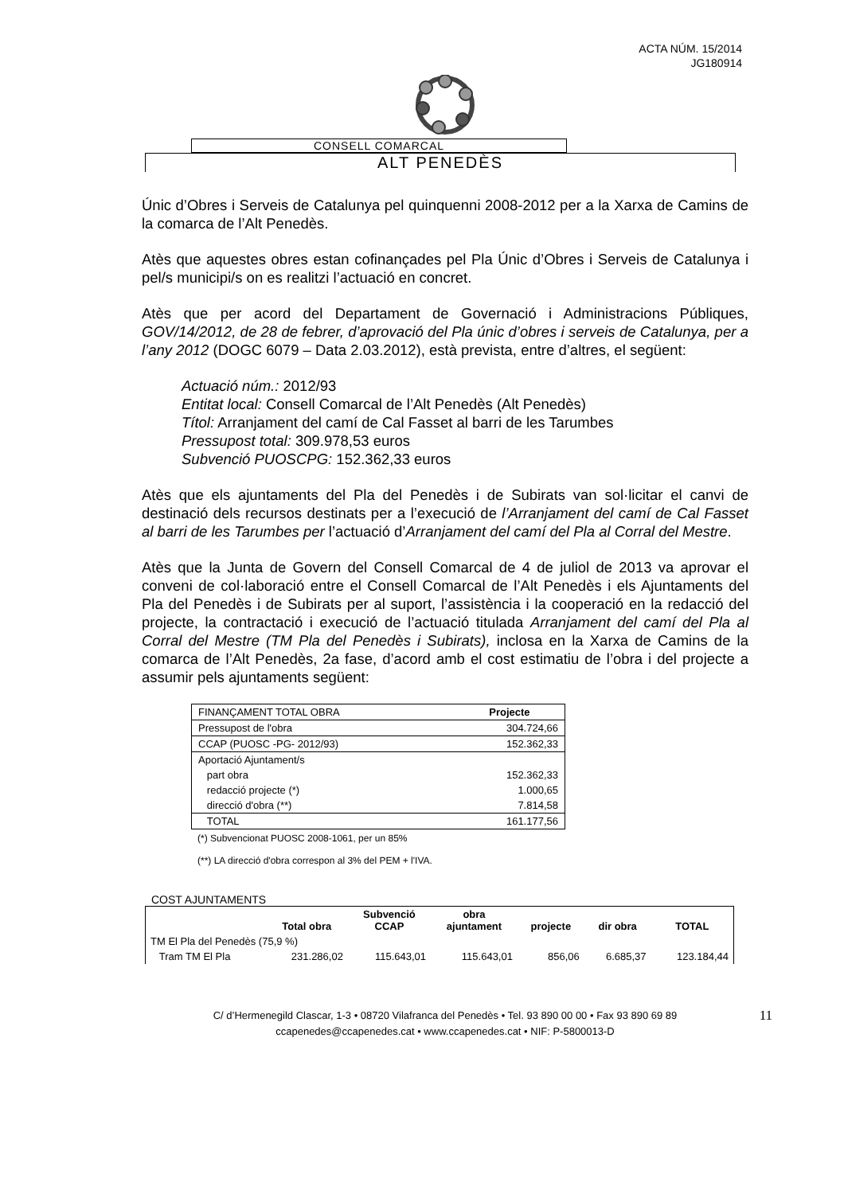ACTA NÚM. 15/2014
JG180914
CONSELL COMARCAL
ALT PENEDÈS
Únic d’Obres i Serveis de Catalunya pel quinquenni 2008-2012 per a la Xarxa de Camins de la comarca de l’Alt Penedès.
Atès que aquestes obres estan cofinançades pel Pla Únic d’Obres i Serveis de Catalunya i pel/s municipi/s on es realitzi l’actuació en concret.
Atès que per acord del Departament de Governació i Administracions Públiques, GOV/14/2012, de 28 de febrer, d’aprovació del Pla únic d’obres i serveis de Catalunya, per a l’any 2012 (DOGC 6079 – Data 2.03.2012), està prevista, entre d’altres, el següent:
Actuació núm.: 2012/93
Entitat local: Consell Comarcal de l’Alt Penedès (Alt Penedès)
Títol: Arranjament del camí de Cal Fasset al barri de les Tarumbes
Pressupost total: 309.978,53 euros
Subvenció PUOSCPG: 152.362,33 euros
Atès que els ajuntaments del Pla del Penedès i de Subirats van sol·licitar el canvi de destinació dels recursos destinats per a l’execució de l’Arranjament del camí de Cal Fasset al barri de les Tarumbes per l’actuació d’Arranjament del camí del Pla al Corral del Mestre.
Atès que la Junta de Govern del Consell Comarcal de 4 de juliol de 2013 va aprovar el conveni de col·laboració entre el Consell Comarcal de l’Alt Penedès i els Ajuntaments del Pla del Penedès i de Subirats per al suport, l’assistència i la cooperació en la redacció del projecte, la contractació i execució de l’actuació titulada Arranjament del camí del Pla al Corral del Mestre (TM Pla del Penedès i Subirats), inclosa en la Xarxa de Camins de la comarca de l’Alt Penedès, 2a fase, d’acord amb el cost estimatiu de l’obra i del projecte a assumir pels ajuntaments següent:
| FINANÇAMENT TOTAL OBRA | Projecte |
| Pressupost de l'obra | 304.724,66 |
| CCAP (PUOSC -PG- 2012/93) | 152.362,33 |
| Aportació Ajuntament/s | |
| part obra | 152.362,33 |
| redacció projecte (*) | 1.000,65 |
| direcció d'obra (**) | 7.814,58 |
| TOTAL | 161.177,56 |
(*) Subvencionat PUOSC 2008-1061, per un 85%
(**) LA direcció d'obra correspon al 3% del PEM + l'IVA.
COST AJUNTAMENTS
| | Total obra | Subvenció CCAP | obra ajuntament | projecte | dir obra | TOTAL |
| --- | --- | --- | --- | --- | --- | --- |
| TM El Pla del Penedès (75,9 %) | | | | | | |
| Tram TM El Pla | 231.286,02 | 115.643,01 | 115.643,01 | 856,06 | 6.685,37 | 123.184,44 |
C/ d’Hermenegild Clascar, 1-3 • 08720 Vilafranca del Penedès • Tel. 93 890 00 00 • Fax 93 890 69 89
ccapenedes@ccapenedes.cat • www.ccapenedes.cat • NIF: P-5800013-D
11